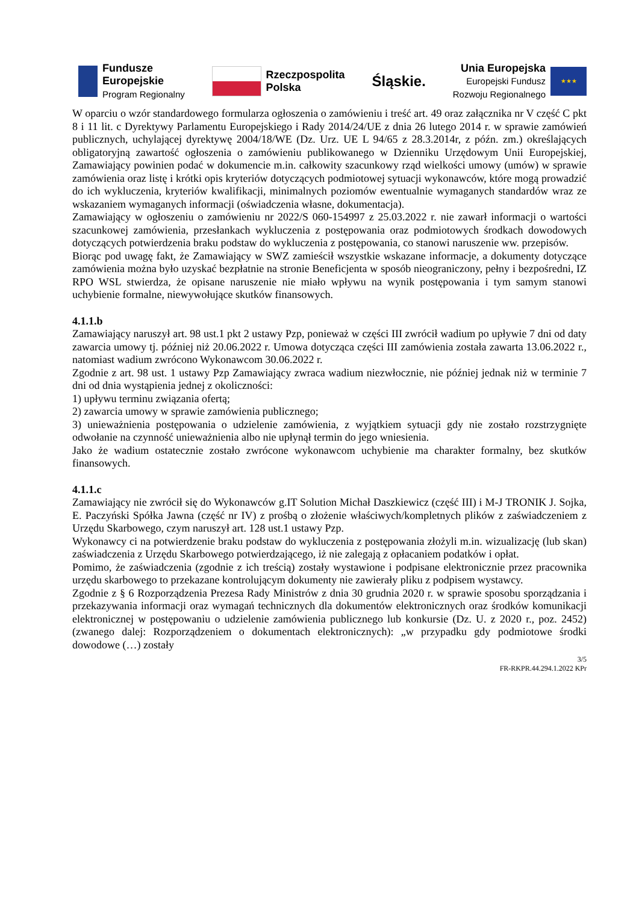Fundusze
Europejskie
Program Regionalny
Rzeczpospolita
Polska
Śląskie.
Unia Europejska
Europejski Fundusz
Rozwoju Regionalnego
★★★
W oparciu o wzór standardowego formularza ogłoszenia o zamówieniu i treść art. 49 oraz załącznika nr V część C pkt 8 i 11 lit. c Dyrektywy Parlamentu Europejskiego i Rady 2014/24/UE z dnia 26 lutego 2014 r. w sprawie zamówień publicznych, uchylającej dyrektywę 2004/18/WE (Dz. Urz. UE L 94/65 z 28.3.2014r, z późn. zm.) określających obligatoryjną zawartość ogłoszenia o zamówieniu publikowanego w Dzienniku Urzędowym Unii Europejskiej, Zamawiający powinien podać w dokumencie m.in. całkowity szacunkowy rząd wielkości umowy (umów) w sprawie zamówienia oraz listę i krótki opis kryteriów dotyczących podmiotowej sytuacji wykonawców, które mogą prowadzić do ich wykluczenia, kryteriów kwalifikacji, minimalnych poziomów ewentualnie wymaganych standardów wraz ze wskazaniem wymaganych informacji (oświadczenia własne, dokumentacja).
Zamawiający w ogłoszeniu o zamówieniu nr 2022/S 060-154997 z 25.03.2022 r. nie zawarł informacji o wartości szacunkowej zamówienia, przesłankach wykluczenia z postępowania oraz podmiotowych środkach dowodowych dotyczących potwierdzenia braku podstaw do wykluczenia z postępowania, co stanowi naruszenie ww. przepisów.
Biorąc pod uwagę fakt, że Zamawiający w SWZ zamieścił wszystkie wskazane informacje, a dokumenty dotyczące zamówienia można było uzyskać bezpłatnie na stronie Beneficjenta w sposób nieograniczony, pełny i bezpośredni, IZ RPO WSL stwierdza, że opisane naruszenie nie miało wpływu na wynik postępowania i tym samym stanowi uchybienie formalne, niewywołujące skutków finansowych.
4.1.1.b
Zamawiający naruszył art. 98 ust.1 pkt 2 ustawy Pzp, ponieważ w części III zwrócił wadium po upływie 7 dni od daty zawarcia umowy tj. później niż 20.06.2022 r. Umowa dotycząca części III zamówienia została zawarta 13.06.2022 r., natomiast wadium zwrócono Wykonawcom 30.06.2022 r.
Zgodnie z art. 98 ust. 1 ustawy Pzp Zamawiający zwraca wadium niezwłocznie, nie później jednak niż w terminie 7 dni od dnia wystąpienia jednej z okoliczności:
1) upływu terminu związania ofertą;
2) zawarcia umowy w sprawie zamówienia publicznego;
3) unieważnienia postępowania o udzielenie zamówienia, z wyjątkiem sytuacji gdy nie zostało rozstrzygnięte odwołanie na czynność unieważnienia albo nie upłynął termin do jego wniesienia.
Jako że wadium ostatecznie zostało zwrócone wykonawcom uchybienie ma charakter formalny, bez skutków finansowych.
4.1.1.c
Zamawiający nie zwrócił się do Wykonawców g.IT Solution Michał Daszkiewicz (część III) i M-J TRONIK J. Sojka, E. Paczyński Spółka Jawna (część nr IV) z prośbą o złożenie właściwych/kompletnych plików z zaświadczeniem z Urzędu Skarbowego, czym naruszył art. 128 ust.1 ustawy Pzp.
Wykonawcy ci na potwierdzenie braku podstaw do wykluczenia z postępowania złożyli m.in. wizualizację (lub skan) zaświadczenia z Urzędu Skarbowego potwierdzającego, iż nie zalegają z opłacaniem podatków i opłat.
Pomimo, że zaświadczenia (zgodnie z ich treścią) zostały wystawione i podpisane elektronicznie przez pracownika urzędu skarbowego to przekazane kontrolującym dokumenty nie zawierały pliku z podpisem wystawcy.
Zgodnie z § 6 Rozporządzenia Prezesa Rady Ministrów z dnia 30 grudnia 2020 r. w sprawie sposobu sporządzania i przekazywania informacji oraz wymagań technicznych dla dokumentów elektronicznych oraz środków komunikacji elektronicznej w postępowaniu o udzielenie zamówienia publicznego lub konkursie (Dz. U. z 2020 r., poz. 2452) (zwanego dalej: Rozporządzeniem o dokumentach elektronicznych): „w przypadku gdy podmiotowe środki dowodowe (…) zostały
3/5
FR-RKPR.44.294.1.2022 KPr